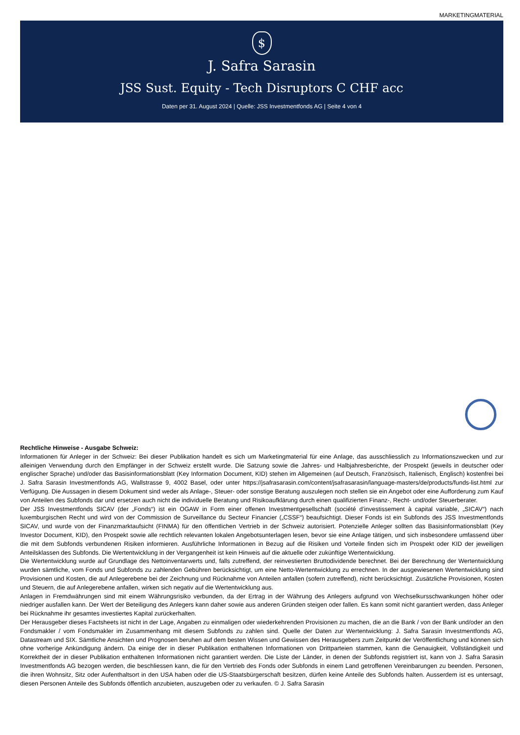MARKETINGMATERIAL
$
J. Safra Sarasin
JSS Sust. Equity - Tech Disruptors C CHF acc
Daten per 31. August 2024 | Quelle: JSS Investmentfonds AG | Seite 4 von 4
Rechtliche Hinweise - Ausgabe Schweiz:
Informationen für Anleger in der Schweiz: Bei dieser Publikation handelt es sich um Marketingmaterial für eine Anlage, das ausschliesslich zu Informationszwecken und zur alleinigen Verwendung durch den Empfänger in der Schweiz erstellt wurde. Die Satzung sowie die Jahres- und Halbjahresberichte, der Prospekt (jeweils in deutscher oder englischer Sprache) und/oder das Basisinformationsblatt (Key Information Document, KID) stehen im Allgemeinen (auf Deutsch, Französisch, Italienisch, Englisch) kostenfrei bei J. Safra Sarasin Investmentfonds AG, Wallstrasse 9, 4002 Basel, oder unter https://jsafrasarasin.com/content/jsafrasarasin/language-masters/de/products/funds-list.html zur Verfügung. Die Aussagen in diesem Dokument sind weder als Anlage-, Steuer- oder sonstige Beratung auszulegen noch stellen sie ein Angebot oder eine Aufforderung zum Kauf von Anteilen des Subfonds dar und ersetzen auch nicht die individuelle Beratung und Risikoaufklärung durch einen qualifizierten Finanz-, Recht- und/oder Steuerberater.
Der JSS Investmentfonds SICAV (der „Fonds“) ist ein OGAW in Form einer offenen Investmentgesellschaft (société d’investissement à capital variable, „SICAV“) nach luxemburgischen Recht und wird von der Commission de Surveillance du Secteur Financier („CSSF“) beaufsichtigt. Dieser Fonds ist ein Subfonds des JSS Investmentfonds SICAV, und wurde von der Finanzmarktaufsicht (FINMA) für den öffentlichen Vertrieb in der Schweiz autorisiert. Potenzielle Anleger sollten das Basisinformationsblatt (Key Investor Document, KID), den Prospekt sowie alle rechtlich relevanten lokalen Angebotsunterlagen lesen, bevor sie eine Anlage tätigen, und sich insbesondere umfassend über die mit dem Subfonds verbundenen Risiken informieren. Ausführliche Informationen in Bezug auf die Risiken und Vorteile finden sich im Prospekt oder KID der jeweiligen Anteilsklassen des Subfonds. Die Wertentwicklung in der Vergangenheit ist kein Hinweis auf die aktuelle oder zukünftige Wertentwicklung.
Die Wertentwicklung wurde auf Grundlage des Nettoinventarwerts und, falls zutreffend, der reinvestierten Bruttodividende berechnet. Bei der Berechnung der Wertentwicklung wurden sämtliche, vom Fonds und Subfonds zu zahlenden Gebühren berücksichtigt, um eine Netto-Wertentwicklung zu errechnen. In der ausgewiesenen Wertentwicklung sind Provisionen und Kosten, die auf Anlegerebene bei der Zeichnung und Rücknahme von Anteilen anfallen (sofern zutreffend), nicht berücksichtigt. Zusätzliche Provisionen, Kosten und Steuern, die auf Anlegerebene anfallen, wirken sich negativ auf die Wertentwicklung aus.
Anlagen in Fremdwährungen sind mit einem Währungsrisiko verbunden, da der Ertrag in der Währung des Anlegers aufgrund von Wechselkursschwankungen höher oder niedriger ausfallen kann. Der Wert der Beteiligung des Anlegers kann daher sowie aus anderen Gründen steigen oder fallen. Es kann somit nicht garantiert werden, dass Anleger bei Rücknahme ihr gesamtes investiertes Kapital zurückerhalten.
Der Herausgeber dieses Factsheets ist nicht in der Lage, Angaben zu einmaligen oder wiederkehrenden Provisionen zu machen, die an die Bank / von der Bank und/oder an den Fondsmakler / vom Fondsmakler im Zusammenhang mit diesem Subfonds zu zahlen sind. Quelle der Daten zur Wertentwicklung: J. Safra Sarasin Investmentfonds AG, Datastream und SIX. Sämtliche Ansichten und Prognosen beruhen auf dem besten Wissen und Gewissen des Herausgebers zum Zeitpunkt der Veröffentlichung und können sich ohne vorherige Ankündigung ändern. Da einige der in dieser Publikation enthaltenen Informationen von Drittparteien stammen, kann die Genauigkeit, Vollständigkeit und Korrektheit der in dieser Publikation enthaltenen Informationen nicht garantiert werden. Die Liste der Länder, in denen der Subfonds registriert ist, kann von J. Safra Sarasin Investmentfonds AG bezogen werden, die beschliessen kann, die für den Vertrieb des Fonds oder Subfonds in einem Land getroffenen Vereinbarungen zu beenden. Personen, die ihren Wohnsitz, Sitz oder Aufenthaltsort in den USA haben oder die US-Staatsbürgerschaft besitzen, dürfen keine Anteile des Subfonds halten. Ausserdem ist es untersagt, diesen Personen Anteile des Subfonds öffentlich anzubieten, auszugeben oder zu verkaufen. © J. Safra Sarasin